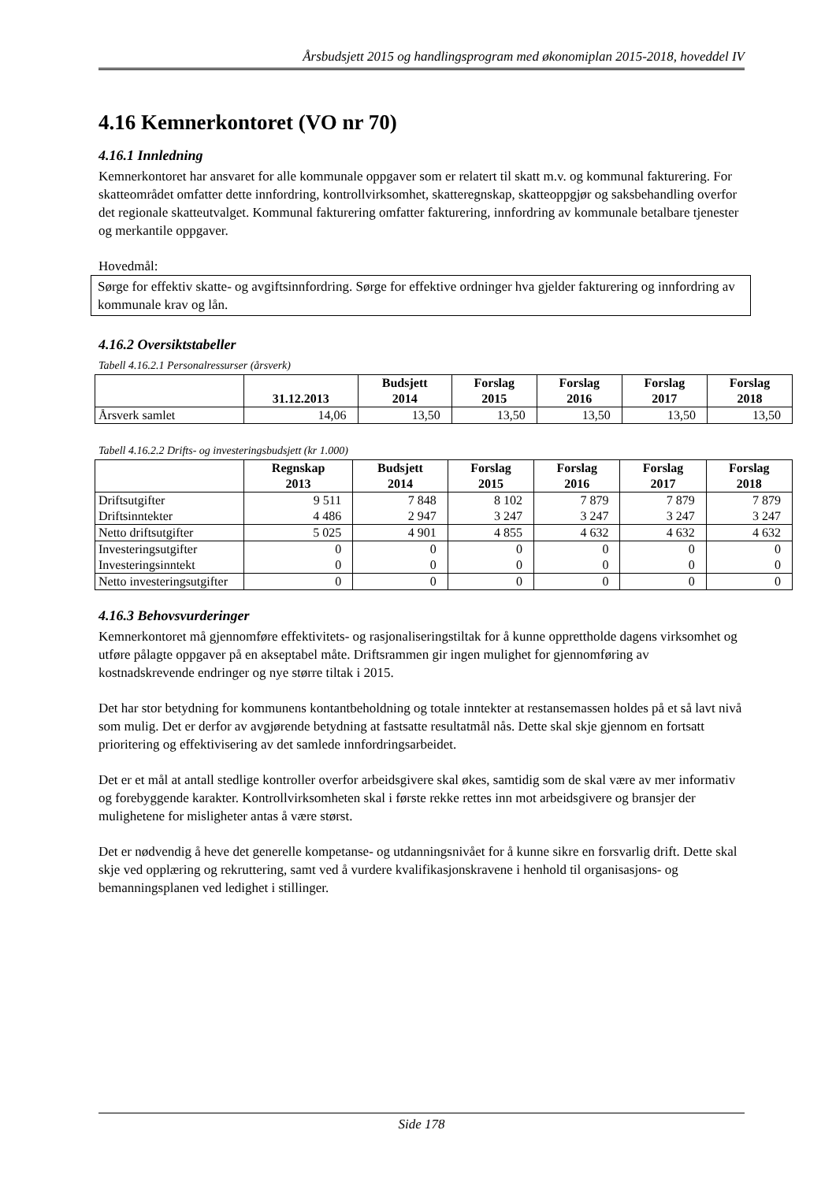Årsbudsjett 2015 og handlingsprogram med økonomiplan 2015-2018, hoveddel IV
4.16 Kemnerkontoret (VO nr 70)
4.16.1 Innledning
Kemnerkontoret har ansvaret for alle kommunale oppgaver som er relatert til skatt m.v. og kommunal fakturering. For skatteområdet omfatter dette innfordring, kontrollvirksomhet, skatteregnskap, skatteoppgjør og saksbehandling overfor det regionale skatteutvalget. Kommunal fakturering omfatter fakturering, innfordring av kommunale betalbare tjenester og merkantile oppgaver.
Hovedmål:
Sørge for effektiv skatte- og avgiftsinnfordring. Sørge for effektive ordninger hva gjelder fakturering og innfordring av kommunale krav og lån.
4.16.2 Oversiktstabeller
Tabell 4.16.2.1 Personalressurser (årsverk)
| | 31.12.2013 | Budsjett 2014 | Forslag 2015 | Forslag 2016 | Forslag 2017 | Forslag 2018 |
| --- | --- | --- | --- | --- | --- | --- |
| Årsverk samlet | 14,06 | 13,50 | 13,50 | 13,50 | 13,50 | 13,50 |
Tabell 4.16.2.2 Drifts- og investeringsbudsjett (kr 1.000)
| | Regnskap 2013 | Budsjett 2014 | Forslag 2015 | Forslag 2016 | Forslag 2017 | Forslag 2018 |
| --- | --- | --- | --- | --- | --- | --- |
| Driftsutgifter | 9 511 | 7 848 | 8 102 | 7 879 | 7 879 | 7 879 |
| Driftsinntekter | 4 486 | 2 947 | 3 247 | 3 247 | 3 247 | 3 247 |
| Netto driftsutgifter | 5 025 | 4 901 | 4 855 | 4 632 | 4 632 | 4 632 |
| Investeringsutgifter | 0 | 0 | 0 | 0 | 0 | 0 |
| Investeringsinntekt | 0 | 0 | 0 | 0 | 0 | 0 |
| Netto investeringsutgifter | 0 | 0 | 0 | 0 | 0 | 0 |
4.16.3 Behovsvurderinger
Kemnerkontoret må gjennomføre effektivitets- og rasjonaliseringstiltak for å kunne opprettholde dagens virksomhet og utføre pålagte oppgaver på en akseptabel måte. Driftsrammen gir ingen mulighet for gjennomføring av kostnadskrevende endringer og nye større tiltak i 2015.
Det har stor betydning for kommunens kontantbeholdning og totale inntekter at restansemassen holdes på et så lavt nivå som mulig. Det er derfor av avgjørende betydning at fastsatte resultatmål nås. Dette skal skje gjennom en fortsatt prioritering og effektivisering av det samlede innfordringsarbeidet.
Det er et mål at antall stedlige kontroller overfor arbeidsgivere skal økes, samtidig som de skal være av mer informativ og forebyggende karakter. Kontrollvirksomheten skal i første rekke rettes inn mot arbeidsgivere og bransjer der mulighetene for misligheter antas å være størst.
Det er nødvendig å heve det generelle kompetanse- og utdanningsnivået for å kunne sikre en forsvarlig drift. Dette skal skje ved opplæring og rekruttering, samt ved å vurdere kvalifikasjonskravene i henhold til organisasjons- og bemanningsplanen ved ledighet i stillinger.
Side 178